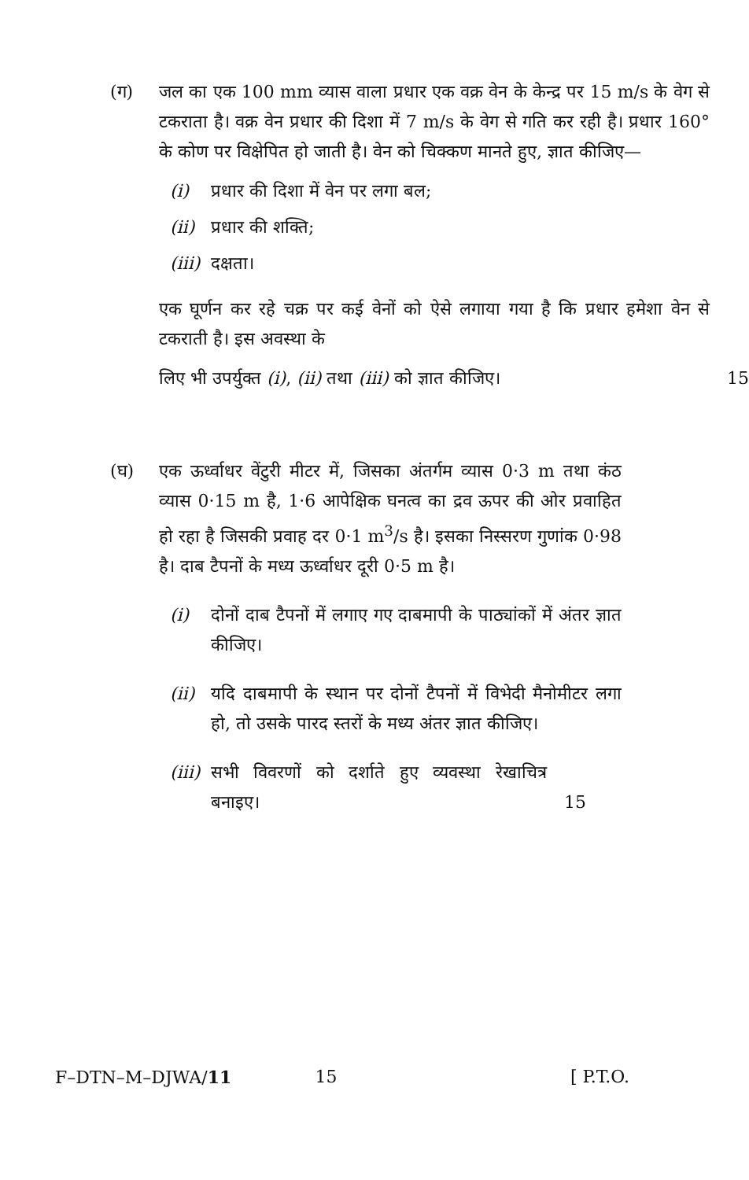(ग) जल का एक 100 mm व्यास वाला प्रधार एक वक्र वेन के केन्द्र पर 15 m/s के वेग से टकराता है। वक्र वेन प्रधार की दिशा में 7 m/s के वेग से गति कर रही है। प्रधार 160° के कोण पर विक्षेपित हो जाती है। वेन को चिक्कण मानते हुए, ज्ञात कीजिए—
(i) प्रधार की दिशा में वेन पर लगा बल;
(ii)
प्रधार की शक्ति;
(iii)
दक्षता।
एक घूर्णन कर रहे चक्र पर कई वेनों को ऐसे लगाया गया है कि प्रधार हमेशा वेन से टकराती है। इस अवस्था के
लिए भी उपर्युक्त (i), (ii) तथा (iii) को ज्ञात कीजिए। 15
(घ) एक ऊर्ध्वाधर वेंटुरी मीटर में, जिसका अंतर्गम व्यास 0·3 m तथा कंठ व्यास 0·15 m है, 1·6 आपेक्षिक घनत्व का द्रव ऊपर की ओर प्रवाहित हो रहा है जिसकी प्रवाह दर 0·1 m<sup>3</sup>/s है। इसका निस्सरण गुणांक 0·98 है। दाब टैपनों के मध्य ऊर्ध्वाधर दूरी 0·5 m है।
(i) दोनों दाब टैपनों में लगाए गए दाबमापी के पाठ्यांकों में अंतर ज्ञात कीजिए।
(ii)
यदि दाबमापी के स्थान पर दोनों टैपनों में विभेदी मैनोमीटर लगा हो, तो उसके पारद स्तरों के मध्य अंतर ज्ञात कीजिए।
(iii)
सभी विवरणों को दर्शाते हुए व्यवस्था रेखाचित्र बनाइए। 15
F–DTN–M–DJWA/11 15 [ P.T.O.